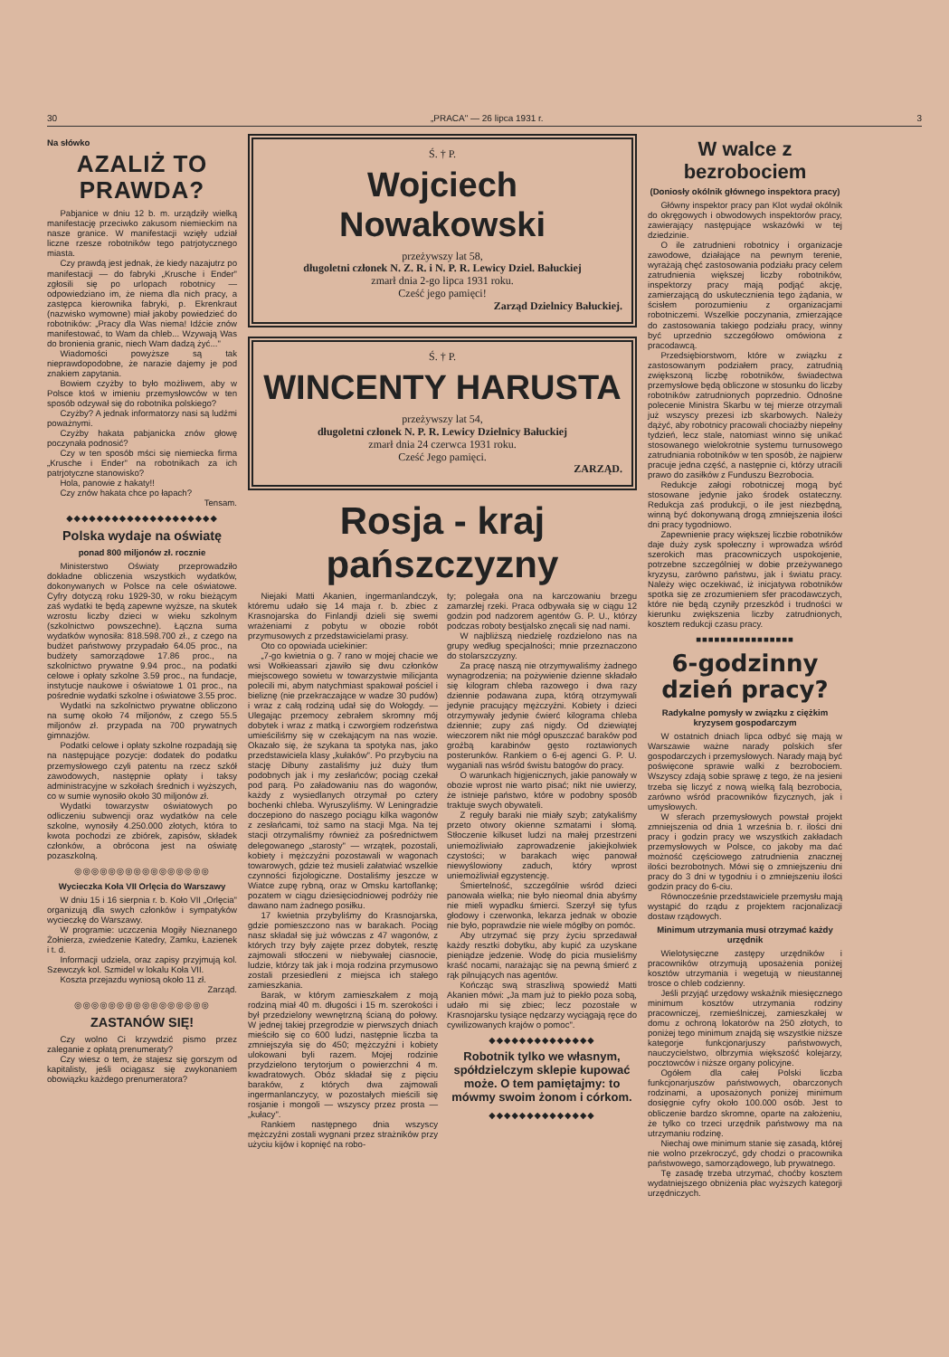30 „PRACA" — 26 lipca 1931 r. 3
Na słówko
AZALIŻ TO PRAWDA?
Pabjanice w dniu 12 b. m. urządziły wielką manifestację przeciwko zakusom niemieckim na nasze granice. W manifestacji wzięły udział liczne rzesze robotników tego patrjotycznego miasta.
Czy prawdą jest jednak, że kiedy nazajutrz po manifestacji — do fabryki „Krusche i Ender" zgłosili się po urlopach robotnicy — odpowiedziano im, że niema dla nich pracy, a zastępca kierownika fabryki, p. Ekrenkraut (nazwisko wymowne) miał jakoby powiedzieć do robotników: „Pracy dla Was niema! Idźcie znów manifestować, to Wam da chleb... Wzywają Was do bronienia granic, niech Wam dadzą żyć..."
Wiadomości powyższe są tak nieprawdopodobne, że narazie dajemy je pod znakiem zapytania.
Bowiem czyżby to było możliwem, aby w Polsce ktoś w imieniu przemysłowców w ten sposób odzywał się do robotnika polskiego?
Czyżby? A jednak informatorzy nasi są ludźmi poważnymi.
Czyżby hakata pabjanicka znów głowę poczynała podnosić?
Czy w ten sposób mści się niemiecka firma „Krusche i Ender" na robotnikach za ich patrjotyczne stanowisko?
Hola, panowie z hakaty!!
Czy znów hakata chce po łapach?
Tensam.
◆◆◆◆◆◆◆◆◆◆◆◆◆◆◆◆◆◆◆◆
Polska wydaje na oświatę
ponad 800 miljonów zł. rocznie
Ministerstwo Oświaty przeprowadziło dokładne obliczenia wszystkich wydatków, dokonywanych w Polsce na cele oświatowe. Cyfry dotyczą roku 1929-30, w roku bieżącym zaś wydatki te będą zapewne wyższe, na skutek wzrostu liczby dzieci w wieku szkolnym (szkolnictwo powszechne). Łączna suma wydatków wynosiła: 818.598.700 zł., z czego na budżet państwowy przypadało 64.05 proc., na budżety samorządowe 17.86 proc., na szkolnictwo prywatne 9.94 proc., na podatki celowe i opłaty szkolne 3.59 proc., na fundacje, instytucje naukowe i oświatowe 1 01 proc., na pośrednie wydatki szkolne i oświatowe 3.55 proc.
Wydatki na szkolnictwo prywatne obliczono na sumę około 74 miljonów, z czego 55.5 miljonów zł. przypada na 700 prywatnych gimnazjów.
Podatki celowe i opłaty szkolne rozpadają się na następujące pozycje: dodatek do podatku przemysłowego czyli patentu na rzecz szkół zawodowych, następnie opłaty i taksy administracyjne w szkołach średnich i wyższych, co w sumie wynosiło około 30 miljonów zł.
Wydatki towarzystw oświatowych po odliczeniu subwencji oraz wydatków na cele szkolne, wynosiły 4.250.000 złotych, która to kwota pochodzi ze zbiórek, zapisów, składek członków, a obrócona jest na oświatę pozaszkolną.
◎◎◎◎◎◎◎◎◎◎◎◎◎◎◎◎
Wycieczka Koła VII Orlęcia do Warszawy
W dniu 15 i 16 sierpnia r. b. Koło VII „Orlęcia" organizują dla swych członków i sympatyków wycieczkę do Warszawy.
W programie: uczczenia Mogiły Nieznanego Żołnierza, zwiedzenie Katedry, Zamku, Łazienek i t. d.
Informacji udziela, oraz zapisy przyjmują kol. Szewczyk kol. Szmidel w lokalu Koła VII.
Koszta przejazdu wyniosą około 11 zł.
Zarząd.
◎◎◎◎◎◎◎◎◎◎◎◎◎◎◎◎
ZASTANÓW SIĘ!
Czy wolno Ci krzywdzić pismo przez zaleganie z opłatą prenumeraty?
Czy wiesz o tem, że stajesz się gorszym od kapitalisty, jeśli ociągasz się zwykonaniem obowiązku każdego prenumeratora?
Ś. † P.
Wojciech Nowakowski
przeżywszy lat 58,
długoletni członek N. Z. R. i N. P. R. Lewicy Dziel. Bałuckiej
zmarł dnia 2-go lipca 1931 roku.
Cześć jego pamięci!
Zarząd Dzielnicy Bałuckiej.
Ś. † P.
WINCENTY HARUSTA
przeżywszy lat 54,
długoletni członek N. P. R. Lewicy Dzielnicy Bałuckiej
zmarł dnia 24 czerwca 1931 roku.
Cześć Jego pamięci.
ZARZĄD.
Rosja - kraj pańszczyzny
Niejaki Matti Akanien, ingermanlandczyk, któremu udało się 14 maja r. b. zbiec z Krasnojarska do Finlandji dzieli się swemi wrażeniami z pobytu w obozie robót przymusowych z przedstawicielami prasy.
Oto co opowiada uciekinier:
„7-go kwietnia o g. 7 rano w mojej chacie we wsi Wołkieassari zjawiło się dwu członków miejscowego sowietu w towarzystwie milicjanta polecili mi, abym natychmiast spakował pościel i bieliznę (nie przekraczające w wadze 30 pudów) i wraz z całą rodziną udał się do Wołogdy. — Ulegając przemocy zebrałem skromny mój dobytek i wraz z matką i czworgiem rodzeństwa umieściliśmy się w czekającym na nas wozie. Okazało się, że szykana ta spotyka nas, jako przedstawiciela klasy „kułaków". Po przybyciu na stację Dibuny zastaliśmy już duży tłum podobnych jak i my zesłańców; pociąg czekał pod parą. Po załadowaniu nas do wagonów, każdy z wysiedlanych otrzymał po cztery bochenki chleba. Wyruszyliśmy. W Leningradzie doczepiono do naszego pociągu kilka wagonów z zesłańcami, toż samo na stacji Mga. Na tej stacji otrzymaliśmy również za pośrednictwem delegowanego „starosty" — wrzątek, pozostali, kobiety i mężczyźni pozostawali w wagonach towarowych, gdzie też musieli załatwiać wszelkie czynności fizjologiczne. Dostaliśmy jeszcze w Wiatce zupę rybną, oraz w Omsku kartoflankę; pozatem w ciągu dziesięciodniowej podróży nie dawano nam żadnego posiłku.
17 kwietnia przybyliśmy do Krasnojarska, gdzie pomieszczono nas w barakach. Pociąg nasz składał się już wówczas z 47 wagonów, z których trzy były zajęte przez dobytek, resztę zajmowali stłoczeni w niebywałej ciasnocie, ludzie, którzy tak jak i moja rodzina przymusowo zostali przesiedleni z miejsca ich stałego zamieszkania.
Barak, w którym zamieszkałem z moją rodziną miał 40 m. długości i 15 m. szerokości i był przedzielony wewnętrzną ścianą do połowy. W jednej takiej przegrodzie w pierwszych dniach mieściło się co 600 ludzi, następnie liczba ta zmniejszyła się do 450; mężczyźni i kobiety ulokowani byli razem. Mojej rodzinie przydzielono terytorjum o powierzchni 4 m. kwadratowych. Obóz składał się z pięciu baraków, z których dwa zajmowali ingermanlanczycy, w pozostałych mieścili się rosjanie i mongoli — wszyscy przez prosta — „kułacy".
Rankiem następnego dnia wszyscy mężczyźni zostali wygnani przez strażników przy użyciu kijów i kopnięć na robo-
ty; polegała ona na karczowaniu brzegu zamarzłej rzeki. Praca odbywała się w ciągu 12 godzin pod nadzorem agentów G. P. U., którzy podczas roboty bestjalsko znęcali się nad nami.
W najbliższą niedzielę rozdzielono nas na grupy według specjalności; mnie przeznaczono do stolarszczyzny.
Za pracę naszą nie otrzymywaliśmy żadnego wynagrodzenia; na pożywienie dzienne składało się kilogram chleba razowego i dwa razy dziennie podawana zupa, którą otrzymywali jedynie pracujący mężczyźni. Kobiety i dzieci otrzymywały jedynie ćwierć kilograma chleba dziennie; zupy zaś nigdy. Od dziewiątej wieczorem nikt nie mógł opuszczać baraków pod groźbą karabinów gęsto roztawionych posterunków. Rankiem o 6-ej agenci G. P. U. wyganiali nas wśród świstu batogów do pracy.
O warunkach higjenicznych, jakie panowały w obozie wprost nie warto pisać; nikt nie uwierzy, że istnieje państwo, które w podobny sposób traktuje swych obywateli.
Z reguły baraki nie miały szyb; zatykaliśmy przeto otwory okienne szmatami i słomą. Stłoczenie kilkuset ludzi na małej przestrzeni uniemożliwiało zaprowadzenie jakiejkolwiek czystości; w barakach więc panował niewyślowiony zaduch, który wprost uniemożliwiał egzystencję.
Śmiertelność, szczególnie wśród dzieci panowała wielka; nie było nieomal dnia abyśmy nie mieli wypadku śmierci. Szerzył się tyfus głodowy i czerwonka, lekarza jednak w obozie nie było, poprawdzie nie wiele mógłby on pomóc.
Aby utrzymać się przy życiu sprzedawał każdy resztki dobytku, aby kupić za uzyskane pieniądze jedzenie. Wodę do picia musieliśmy kraść nocami, narażając się na pewną śmierć z rąk pilnujących nas agentów.
Kończąc swą straszliwą spowiedź Matti Akanien mówi: „Ja mam już to piekło poza sobą, udało mi się zbiec; lecz pozostałe w Krasnojarsku tysiące nędzarzy wyciągają ręce do cywilizowanych krajów o pomoc".
◆◆◆◆◆◆◆◆◆◆◆◆◆◆
Robotnik tylko we własnym, spółdzielczym sklepie kupować może. O tem pamiętajmy: to mówmy swoim żonom i córkom.
◆◆◆◆◆◆◆◆◆◆◆◆◆◆
W walce z bezrobociem
(Doniosły okólnik głównego inspektora pracy)
Główny inspektor pracy pan Klot wydał okólnik do okręgowych i obwodowych inspektorów pracy, zawierający następujące wskazówki w tej dziedzinie.
O ile zatrudnieni robotnicy i organizacje zawodowe, działające na pewnym terenie, wyrażają chęć zastosowania podziału pracy celem zatrudnienia większej liczby robotników, inspektorzy pracy mają podjąć akcję, zamierzającą do uskutecznienia tego żądania, w ścisłem porozumieniu z organizacjami robotniczemi. Wszelkie poczynania, zmierzające do zastosowania takiego podziału pracy, winny być uprzednio szczegółowo omówiona z pracodawcą.
Przedsiębiorstwom, które w związku z zastosowanym podziałem pracy, zatrudnią zwiększoną liczbę robotników, świadectwa przemysłowe będą obliczone w stosunku do liczby robotników zatrudnionych poprzednio. Odnośne polecenie Ministra Skarbu w tej mierze otrzymali już wszyscy prezesi izb skarbowych. Należy dążyć, aby robotnicy pracowali chociażby niepełny tydzień, lecz stale, natomiast winno się unikać stosowanego wielokrotnie systemu turnusowego zatrudniania robotników w ten sposób, że najpierw pracuje jedna część, a następnie ci, którzy utracili prawo do zasiłków z Funduszu Bezrobocia.
Redukcje załogi robotniczej mogą być stosowane jedynie jako środek ostateczny. Redukcja zaś produkcji, o ile jest niezbędną, winną być dokonywaną drogą zmniejszenia ilości dni pracy tygodniowo.
Zapewnienie pracy większej liczbie robotników daje duży zysk społeczny i wprowadza wśród szerokich mas pracowniczych uspokojenie, potrzebne szczególniej w dobie przeżywanego kryzysu, zarówno państwu, jak i światu pracy. Należy więc oczekiwać, iż inicjatywa robotników spotka się ze zrozumieniem sfer pracodawczych, które nie będą czyniły przeszkód i trudności w kierunku zwiększenia liczby zatrudnionych, kosztem redukcji czasu pracy.
■■■■■■■■■■■■■■■■
6-godzinny dzień pracy?
Radykalne pomysły w związku z ciężkim kryzysem gospodarczym
W ostatnich dniach lipca odbyć się mają w Warszawie ważne narady polskich sfer gospodarczych i przemysłowych. Narady mają być poświęcone sprawie walki z bezrobociem. Wszyscy zdają sobie sprawę z tego, że na jesieni trzeba się liczyć z nową wielką falą bezrobocia, zarówno wśród pracowników fizycznych, jak i umysłowych.
W sferach przemysłowych powstał projekt zmniejszenia od dnia 1 września b. r. ilości dni pracy i godzin pracy we wszystkich zakładach przemysłowych w Polsce, co jakoby ma dać możność częściowego zatrudnienia znacznej ilości bezrobotnych. Mówi się o zmniejszeniu dni pracy do 3 dni w tygodniu i o zmniejszeniu ilości godzin pracy do 6-ciu.
Równocześnie przedstawiciele przemysłu mają wystąpić do rządu z projektem racjonalizacji dostaw rządowych.
Minimum utrzymania musi otrzymać każdy urzędnik
Wielotysięczne zastępy urzędników i pracowników otrzymują uposażenia poniżej kosztów utrzymania i wegetują w nieustannej trosce o chleb codzienny.
Jeśli przyjąć urzędowy wskaźnik miesięcznego minimum kosztów utrzymania rodziny pracowniczej, rzemieślniczej, zamieszkałej w domu z ochroną lokatorów na 250 złotych, to poniżej tego minimum znajdą się wszystkie niższe kategorje funkcjonarjuszy państwowych, nauczycielstwo, olbrzymia większość kolejarzy, pocztowców i niższe organy policyjne.
Ogółem dla całej Polski liczba funkcjonarjuszów państwowych, obarczonych rodzinami, a uposażonych poniżej minimum dosięgnie cyfry około 100.000 osób. Jest to obliczenie bardzo skromne, oparte na założeniu, że tylko co trzeci urzędnik państwowy ma na utrzymaniu rodzinę.
Niechaj owe minimum stanie się zasadą, której nie wolno przekroczyć, gdy chodzi o pracownika państwowego, samorządowego, lub prywatnego.
Tę zasadę trzeba utrzymać, choćby kosztem wydatniejszego obniżenia płac wyższych kategorji urzędniczych.